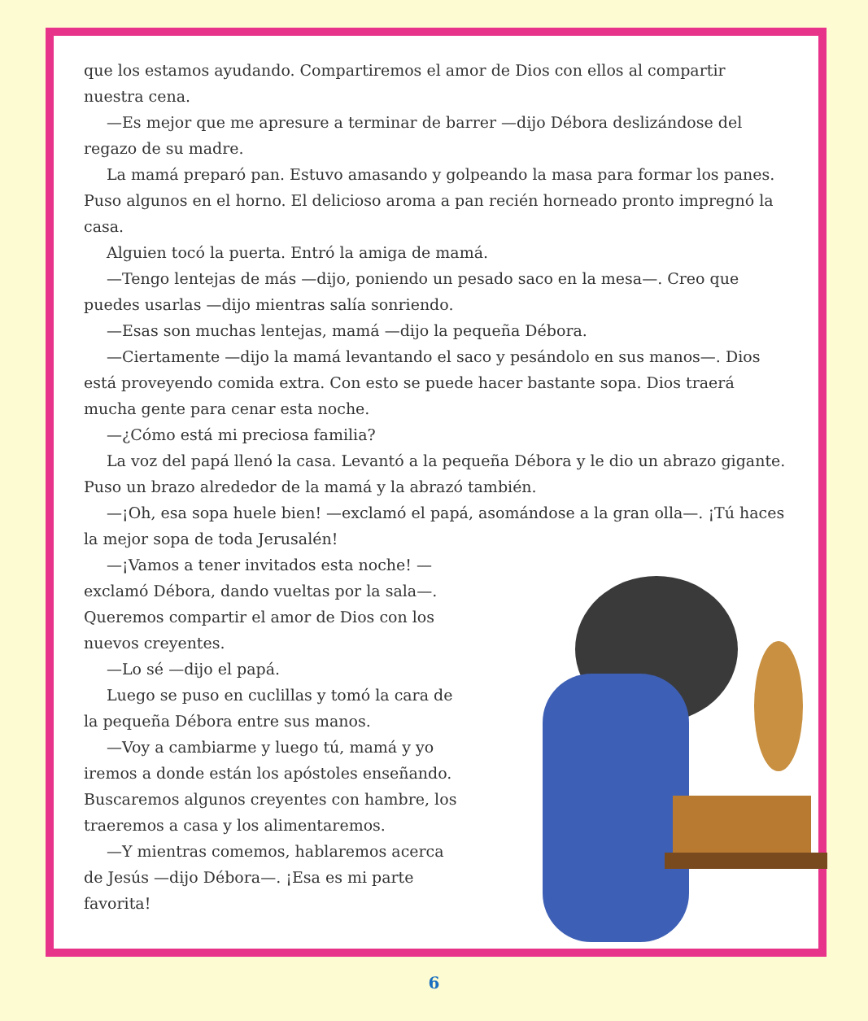que los estamos ayudando. Compartiremos el amor de Dios con ellos al compartir nuestra cena.
—Es mejor que me apresure a terminar de barrer —dijo Débora deslizándose del regazo de su madre.
La mamá preparó pan. Estuvo amasando y golpeando la masa para formar los panes. Puso algunos en el horno. El delicioso aroma a pan recién horneado pronto impregnó la casa.
Alguien tocó la puerta. Entró la amiga de mamá.
—Tengo lentejas de más —dijo, poniendo un pesado saco en la mesa—. Creo que puedes usarlas —dijo mientras salía sonriendo.
—Esas son muchas lentejas, mamá —dijo la pequeña Débora.
—Ciertamente —dijo la mamá levantando el saco y pesándolo en sus manos—. Dios está proveyendo comida extra. Con esto se puede hacer bastante sopa. Dios traerá mucha gente para cenar esta noche.
—¿Cómo está mi preciosa familia?
La voz del papá llenó la casa. Levantó a la pequeña Débora y le dio un abrazo gigante. Puso un brazo alrededor de la mamá y la abrazó también.
—¡Oh, esa sopa huele bien! —exclamó el papá, asomándose a la gran olla—. ¡Tú haces la mejor sopa de toda Jerusalén!
—¡Vamos a tener invitados esta noche! —exclamó Débora, dando vueltas por la sala—. Queremos compartir el amor de Dios con los nuevos creyentes.
—Lo sé —dijo el papá.
Luego se puso en cuclillas y tomó la cara de la pequeña Débora entre sus manos.
—Voy a cambiarme y luego tú, mamá y yo iremos a donde están los apóstoles enseñando. Buscaremos algunos creyentes con hambre, los traeremos a casa y los alimentaremos.
—Y mientras comemos, hablaremos acerca de Jesús —dijo Débora—. ¡Esa es mi parte favorita!
6